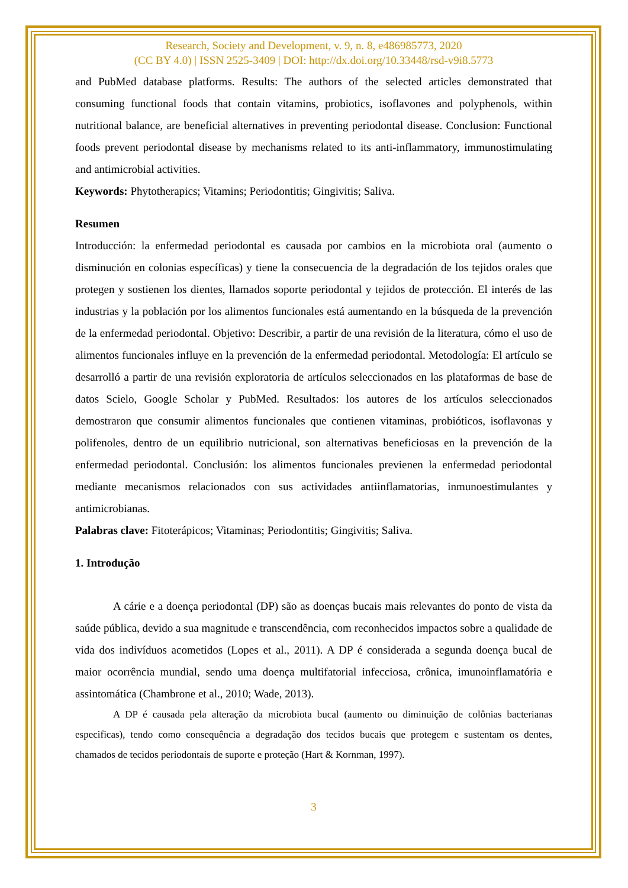Research, Society and Development, v. 9, n. 8, e486985773, 2020
(CC BY 4.0) | ISSN 2525-3409 | DOI: http://dx.doi.org/10.33448/rsd-v9i8.5773
and PubMed database platforms. Results: The authors of the selected articles demonstrated that consuming functional foods that contain vitamins, probiotics, isoflavones and polyphenols, within nutritional balance, are beneficial alternatives in preventing periodontal disease. Conclusion: Functional foods prevent periodontal disease by mechanisms related to its anti-inflammatory, immunostimulating and antimicrobial activities.
Keywords: Phytotherapics; Vitamins; Periodontitis; Gingivitis; Saliva.
Resumen
Introducción: la enfermedad periodontal es causada por cambios en la microbiota oral (aumento o disminución en colonias específicas) y tiene la consecuencia de la degradación de los tejidos orales que protegen y sostienen los dientes, llamados soporte periodontal y tejidos de protección. El interés de las industrias y la población por los alimentos funcionales está aumentando en la búsqueda de la prevención de la enfermedad periodontal. Objetivo: Describir, a partir de una revisión de la literatura, cómo el uso de alimentos funcionales influye en la prevención de la enfermedad periodontal. Metodología: El artículo se desarrolló a partir de una revisión exploratoria de artículos seleccionados en las plataformas de base de datos Scielo, Google Scholar y PubMed. Resultados: los autores de los artículos seleccionados demostraron que consumir alimentos funcionales que contienen vitaminas, probióticos, isoflavonas y polifenoles, dentro de un equilibrio nutricional, son alternativas beneficiosas en la prevención de la enfermedad periodontal. Conclusión: los alimentos funcionales previenen la enfermedad periodontal mediante mecanismos relacionados con sus actividades antiinflamatorias, inmunoestimulantes y antimicrobianas.
Palabras clave: Fitoterápicos; Vitaminas; Periodontitis; Gingivitis; Saliva.
1. Introdução
A cárie e a doença periodontal (DP) são as doenças bucais mais relevantes do ponto de vista da saúde pública, devido a sua magnitude e transcendência, com reconhecidos impactos sobre a qualidade de vida dos indivíduos acometidos (Lopes et al., 2011). A DP é considerada a segunda doença bucal de maior ocorrência mundial, sendo uma doença multifatorial infecciosa, crônica, imunoinflamatória e assintomática (Chambrone et al., 2010; Wade, 2013).
A DP é causada pela alteração da microbiota bucal (aumento ou diminuição de colônias bacterianas especificas), tendo como consequência a degradação dos tecidos bucais que protegem e sustentam os dentes, chamados de tecidos periodontais de suporte e proteção (Hart & Kornman, 1997).
3